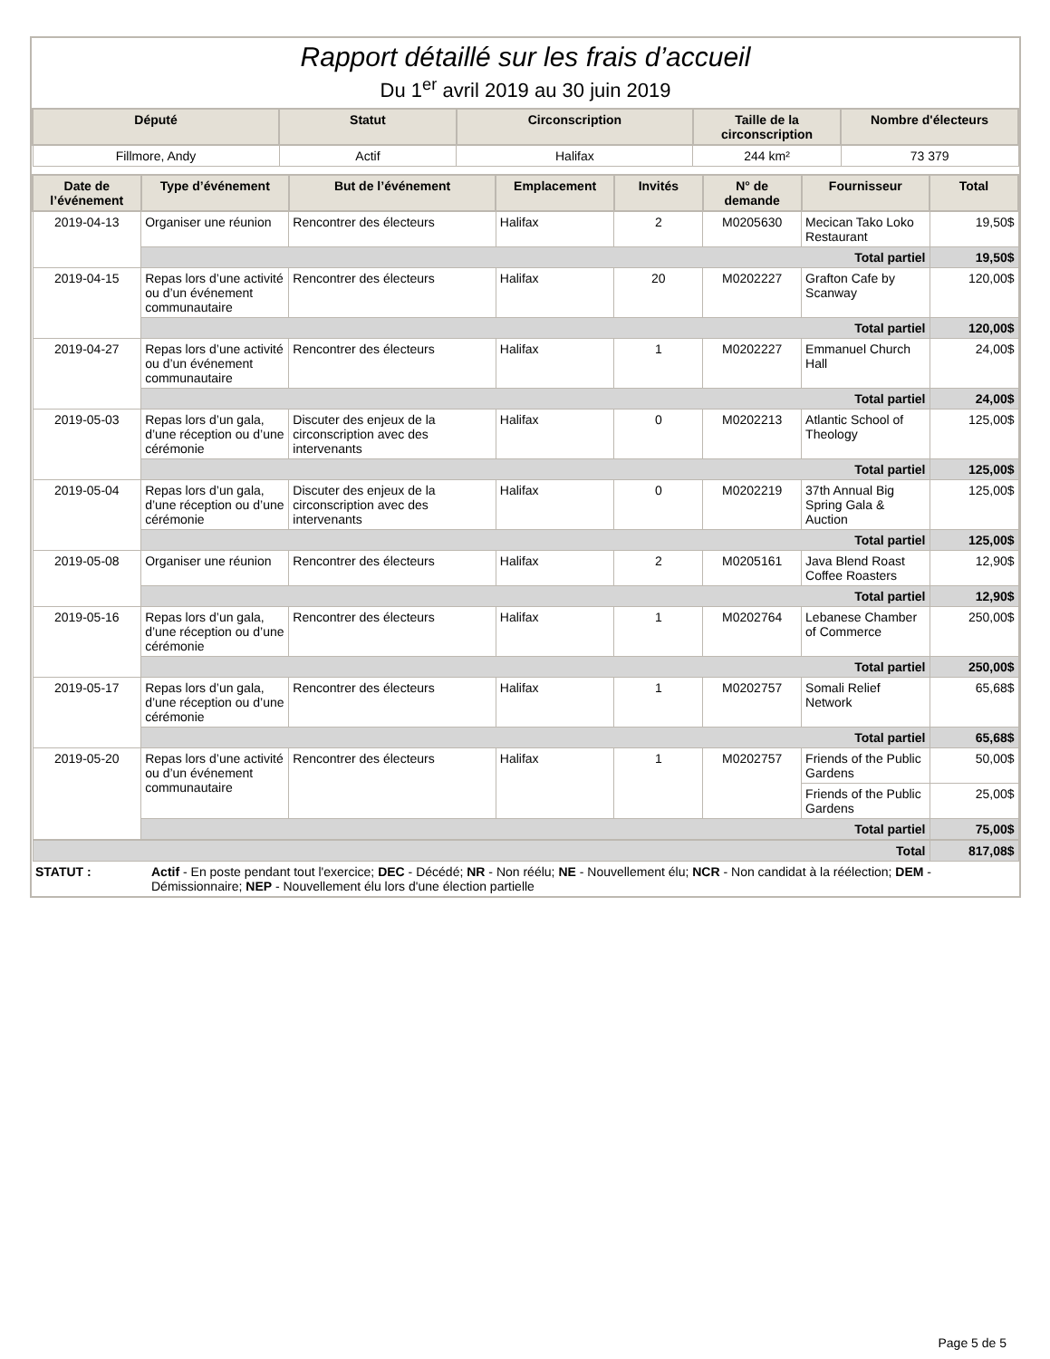Rapport détaillé sur les frais d’accueil
Du 1<sup>er</sup> avril 2019 au 30 juin 2019
| Député | Statut | Circonscription | Taille de la circonscription | Nombre d'électeurs |
| --- | --- | --- | --- | --- |
| Fillmore, Andy | Actif | Halifax | 244 km² | 73 379 |
| Date de l’événement | Type d’événement | But de l’événement | Emplacement | Invités | N° de demande | Fournisseur | Total |
| --- | --- | --- | --- | --- | --- | --- | --- |
| 2019-04-13 | Organiser une réunion | Rencontrer des électeurs | Halifax | 2 | M0205630 | Mecican Tako Loko Restaurant | 19,50$ |
| | Total partiel | | | | | | 19,50$ |
| 2019-04-15 | Repas lors d’une activité ou d’un événement communautaire | Rencontrer des électeurs | Halifax | 20 | M0202227 | Grafton Cafe by Scanway | 120,00$ |
| | Total partiel | | | | | | 120,00$ |
| 2019-04-27 | Repas lors d’une activité ou d’un événement communautaire | Rencontrer des électeurs | Halifax | 1 | M0202227 | Emmanuel Church Hall | 24,00$ |
| | Total partiel | | | | | | 24,00$ |
| 2019-05-03 | Repas lors d’un gala, d’une réception ou d’une cérémonie | Discuter des enjeux de la circonscription avec des intervenants | Halifax | 0 | M0202213 | Atlantic School of Theology | 125,00$ |
| | Total partiel | | | | | | 125,00$ |
| 2019-05-04 | Repas lors d’un gala, d’une réception ou d’une cérémonie | Discuter des enjeux de la circonscription avec des intervenants | Halifax | 0 | M0202219 | 37th Annual Big Spring Gala & Auction | 125,00$ |
| | Total partiel | | | | | | 125,00$ |
| 2019-05-08 | Organiser une réunion | Rencontrer des électeurs | Halifax | 2 | M0205161 | Java Blend Roast Coffee Roasters | 12,90$ |
| | Total partiel | | | | | | 12,90$ |
| 2019-05-16 | Repas lors d’un gala, d’une réception ou d’une cérémonie | Rencontrer des électeurs | Halifax | 1 | M0202764 | Lebanese Chamber of Commerce | 250,00$ |
| | Total partiel | | | | | | 250,00$ |
| 2019-05-17 | Repas lors d’un gala, d’une réception ou d’une cérémonie | Rencontrer des électeurs | Halifax | 1 | M0202757 | Somali Relief Network | 65,68$ |
| | Total partiel | | | | | | 65,68$ |
| 2019-05-20 | Repas lors d’une activité ou d’un événement communautaire | Rencontrer des électeurs | Halifax | 1 | M0202757 | Friends of the Public Gardens | 50,00$ |
| | | | | | | Friends of the Public Gardens | 25,00$ |
| | Total partiel | | | | | | 75,00$ |
| Total | | | | | | | 817,08$ |
| STATUT : | Actif - En poste pendant tout l'exercice; DEC - Décédé; NR - Non réélu; NE - Nouvellement élu; NCR - Non candidat à la réélection; DEM - Démissionnaire; NEP - Nouvellement élu lors d'une élection partielle |
Page 5 de 5